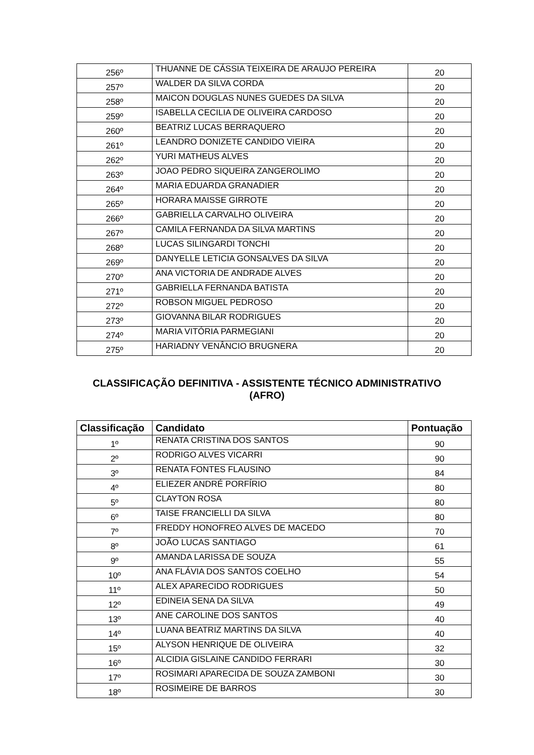| 256º | THUANNE DE CÁSSIA TEIXEIRA DE ARAUJO PEREIRA | 20 |
| 257º | WALDER DA SILVA CORDA | 20 |
| 258º | MAICON DOUGLAS NUNES GUEDES DA SILVA | 20 |
| 259º | ISABELLA CECILIA DE OLIVEIRA CARDOSO | 20 |
| 260º | BEATRIZ LUCAS BERRAQUERO | 20 |
| 261º | LEANDRO DONIZETE CANDIDO VIEIRA | 20 |
| 262º | YURI MATHEUS ALVES | 20 |
| 263º | JOAO PEDRO SIQUEIRA ZANGEROLIMO | 20 |
| 264º | MARIA EDUARDA GRANADIER | 20 |
| 265º | HORARA MAISSE GIRROTE | 20 |
| 266º | GABRIELLA CARVALHO OLIVEIRA | 20 |
| 267º | CAMILA FERNANDA DA SILVA MARTINS | 20 |
| 268º | LUCAS SILINGARDI TONCHI | 20 |
| 269º | DANYELLE LETICIA GONSALVES DA SILVA | 20 |
| 270º | ANA VICTORIA DE ANDRADE ALVES | 20 |
| 271º | GABRIELLA FERNANDA BATISTA | 20 |
| 272º | ROBSON MIGUEL PEDROSO | 20 |
| 273º | GIOVANNA BILAR RODRIGUES | 20 |
| 274º | MARIA VITÓRIA PARMEGIANI | 20 |
| 275º | HARIADNY VENÂNCIO BRUGNERA | 20 |
CLASSIFICAÇÃO DEFINITIVA - ASSISTENTE TÉCNICO ADMINISTRATIVO
(AFRO)
| Classificação | Candidato | Pontuação |
| --- | --- | --- |
| 1º | RENATA CRISTINA DOS SANTOS | 90 |
| 2º | RODRIGO ALVES VICARRI | 90 |
| 3º | RENATA FONTES FLAUSINO | 84 |
| 4º | ELIEZER ANDRÉ PORFÍRIO | 80 |
| 5º | CLAYTON ROSA | 80 |
| 6º | TAISE FRANCIELLI DA SILVA | 80 |
| 7º | FREDDY HONOFREO ALVES DE MACEDO | 70 |
| 8º | JOÃO LUCAS SANTIAGO | 61 |
| 9º | AMANDA LARISSA DE SOUZA | 55 |
| 10º | ANA FLÁVIA DOS SANTOS COELHO | 54 |
| 11º | ALEX APARECIDO RODRIGUES | 50 |
| 12º | EDINEIA SENA DA SILVA | 49 |
| 13º | ANE CAROLINE DOS SANTOS | 40 |
| 14º | LUANA BEATRIZ MARTINS DA SILVA | 40 |
| 15º | ALYSON HENRIQUE DE OLIVEIRA | 32 |
| 16º | ALCIDIA GISLAINE CANDIDO FERRARI | 30 |
| 17º | ROSIMARI APARECIDA DE SOUZA ZAMBONI | 30 |
| 18º | ROSIMEIRE DE BARROS | 30 |